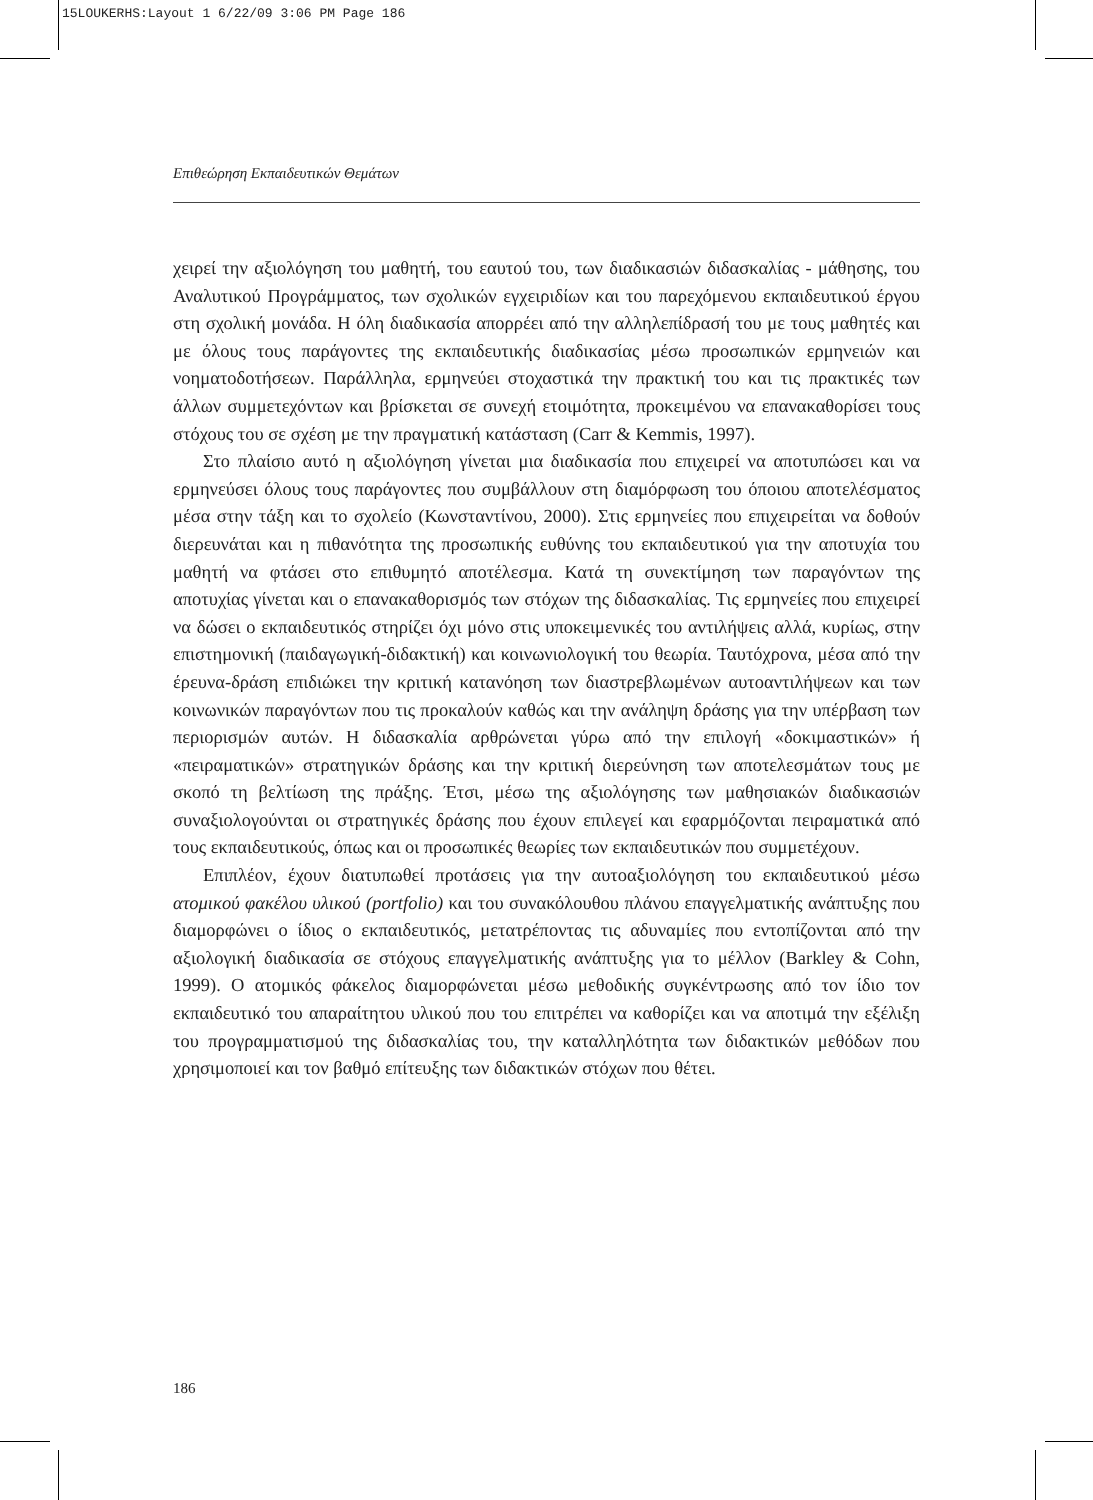15LOUKERHS:Layout 1 6/22/09 3:06 PM Page 186
Επιθεώρηση Εκπαιδευτικών Θεμάτων
χειρεί την αξιολόγηση του μαθητή, του εαυτού του, των διαδικασιών διδασκαλίας - μάθησης, του Αναλυτικού Προγράμματος, των σχολικών εγχειριδίων και του παρεχόμενου εκπαιδευτικού έργου στη σχολική μονάδα. Η όλη διαδικασία απορρέει από την αλληλεπίδρασή του με τους μαθητές και με όλους τους παράγοντες της εκπαιδευτικής διαδικασίας μέσω προσωπικών ερμηνειών και νοηματοδοτήσεων. Παράλληλα, ερμηνεύει στοχαστικά την πρακτική του και τις πρακτικές των άλλων συμμετεχόντων και βρίσκεται σε συνεχή ετοιμότητα, προκειμένου να επανακαθορίσει τους στόχους του σε σχέση με την πραγματική κατάσταση (Carr & Kemmis, 1997).
Στο πλαίσιο αυτό η αξιολόγηση γίνεται μια διαδικασία που επιχειρεί να αποτυπώσει και να ερμηνεύσει όλους τους παράγοντες που συμβάλλουν στη διαμόρφωση του όποιου αποτελέσματος μέσα στην τάξη και το σχολείο (Κωνσταντίνου, 2000). Στις ερμηνείες που επιχειρείται να δοθούν διερευνάται και η πιθανότητα της προσωπικής ευθύνης του εκπαιδευτικού για την αποτυχία του μαθητή να φτάσει στο επιθυμητό αποτέλεσμα. Κατά τη συνεκτίμηση των παραγόντων της αποτυχίας γίνεται και ο επανακαθορισμός των στόχων της διδασκαλίας. Τις ερμηνείες που επιχειρεί να δώσει ο εκπαιδευτικός στηρίζει όχι μόνο στις υποκειμενικές του αντιλήψεις αλλά, κυρίως, στην επιστημονική (παιδαγωγική-διδακτική) και κοινωνιολογική του θεωρία. Ταυτόχρονα, μέσα από την έρευνα-δράση επιδιώκει την κριτική κατανόηση των διαστρεβλωμένων αυτοαντιλήψεων και των κοινωνικών παραγόντων που τις προκαλούν καθώς και την ανάληψη δράσης για την υπέρβαση των περιορισμών αυτών. Η διδασκαλία αρθρώνεται γύρω από την επιλογή «δοκιμαστικών» ή «πειραματικών» στρατηγικών δράσης και την κριτική διερεύνηση των αποτελεσμάτων τους με σκοπό τη βελτίωση της πράξης. Έτσι, μέσω της αξιολόγησης των μαθησιακών διαδικασιών συναξιολογούνται οι στρατηγικές δράσης που έχουν επιλεγεί και εφαρμόζονται πειραματικά από τους εκπαιδευτικούς, όπως και οι προσωπικές θεωρίες των εκπαιδευτικών που συμμετέχουν.
Επιπλέον, έχουν διατυπωθεί προτάσεις για την αυτοαξιολόγηση του εκπαιδευτικού μέσω ατομικού φακέλου υλικού (portfolio) και του συνακόλουθου πλάνου επαγγελματικής ανάπτυξης που διαμορφώνει ο ίδιος ο εκπαιδευτικός, μετατρέποντας τις αδυναμίες που εντοπίζονται από την αξιολογική διαδικασία σε στόχους επαγγελματικής ανάπτυξης για το μέλλον (Barkley & Cohn, 1999). Ο ατομικός φάκελος διαμορφώνεται μέσω μεθοδικής συγκέντρωσης από τον ίδιο τον εκπαιδευτικό του απαραίτητου υλικού που του επιτρέπει να καθορίζει και να αποτιμά την εξέλιξη του προγραμματισμού της διδασκαλίας του, την καταλληλότητα των διδακτικών μεθόδων που χρησιμοποιεί και τον βαθμό επίτευξης των διδακτικών στόχων που θέτει.
186